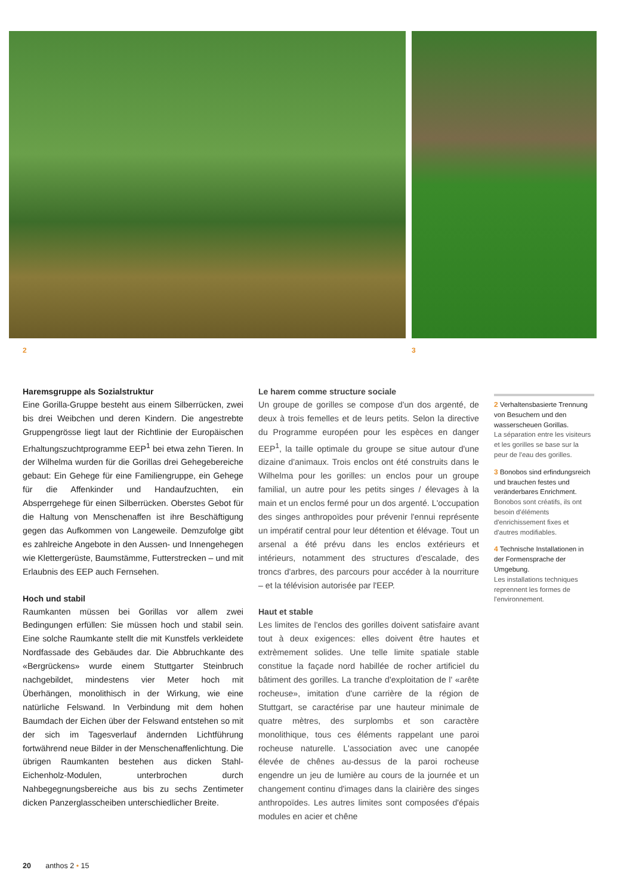2 3
Haremsgruppe als Sozialstruktur
Eine Gorilla-Gruppe besteht aus einem Silberrücken, zwei bis drei Weibchen und deren Kindern. Die angestrebte Gruppengrösse liegt laut der Richtlinie der Europäischen Erhaltungszuchtprogramme EEP<sup>1</sup> bei etwa zehn Tieren. In der Wilhelma wurden für die Gorillas drei Gehegebereiche gebaut: Ein Gehege für eine Familiengruppe, ein Gehege für die Affenkinder und Handaufzuchten, ein Absperrgehege für einen Silberrücken. Oberstes Gebot für die Haltung von Menschenaffen ist ihre Beschäftigung gegen das Aufkommen von Langeweile. Demzufolge gibt es zahlreiche Angebote in den Aussen- und Innengehegen wie Klettergerüste, Baumstämme, Futterstrecken – und mit Erlaubnis des EEP auch Fernsehen.
Hoch und stabil
Raumkanten müssen bei Gorillas vor allem zwei Bedingungen erfüllen: Sie müssen hoch und stabil sein. Eine solche Raumkante stellt die mit Kunstfels verkleidete Nordfassade des Gebäudes dar. Die Abbruchkante des «Bergrückens» wurde einem Stuttgarter Steinbruch nachgebildet, mindestens vier Meter hoch mit Überhängen, monolithisch in der Wirkung, wie eine natürliche Felswand. In Verbindung mit dem hohen Baumdach der Eichen über der Felswand entstehen so mit der sich im Tagesverlauf ändernden Lichtführung fortwährend neue Bilder in der Menschenaffenlichtung. Die übrigen Raumkanten bestehen aus dicken Stahl-Eichenholz-Modulen, unterbrochen durch Nahbegegnungsbereiche aus bis zu sechs Zentimeter dicken Panzerglasscheiben unterschiedlicher Breite.
Le harem comme structure sociale
Un groupe de gorilles se compose d'un dos argenté, de deux à trois femelles et de leurs petits. Selon la directive du Programme européen pour les espèces en danger EEP<sup>1</sup>, la taille optimale du groupe se situe autour d'une dizaine d'animaux. Trois enclos ont été construits dans le Wilhelma pour les gorilles: un enclos pour un groupe familial, un autre pour les petits singes / élevages à la main et un enclos fermé pour un dos argenté. L'occupation des singes anthropoïdes pour prévenir l'ennui représente un impératif central pour leur détention et élévage. Tout un arsenal a été prévu dans les enclos extérieurs et intérieurs, notamment des structures d'escalade, des troncs d'arbres, des parcours pour accéder à la nourriture – et la télévision autorisée par l'EEP.
Haut et stable
Les limites de l'enclos des gorilles doivent satisfaire avant tout à deux exigences: elles doivent être hautes et extrèmement solides. Une telle limite spatiale stable constitue la façade nord habillée de rocher artificiel du bâtiment des gorilles. La tranche d'exploitation de l' «arête rocheuse», imitation d'une carrière de la région de Stuttgart, se caractérise par une hauteur minimale de quatre mètres, des surplombs et son caractère monolithique, tous ces éléments rappelant une paroi rocheuse naturelle. L'association avec une canopée élevée de chênes au-dessus de la paroi rocheuse engendre un jeu de lumière au cours de la journée et un changement continu d'images dans la clairière des singes anthropoïdes. Les autres limites sont composées d'épais modules en acier et chêne
2 Verhaltensbasierte Trennung von Besuchern und den wasserscheuen Gorillas.
La séparation entre les visiteurs et les gorilles se base sur la peur de l'eau des gorilles.
3 Bonobos sind erfindungsreich und brauchen festes und veränderbares Enrichment.
Bonobos sont créatifs, ils ont besoin d'éléments d'enrichissement fixes et d'autres modifiables.
4 Technische Installationen in der Formensprache der Umgebung.
Les installations techniques reprennent les formes de l'environnement.
20 anthos 2 • 15